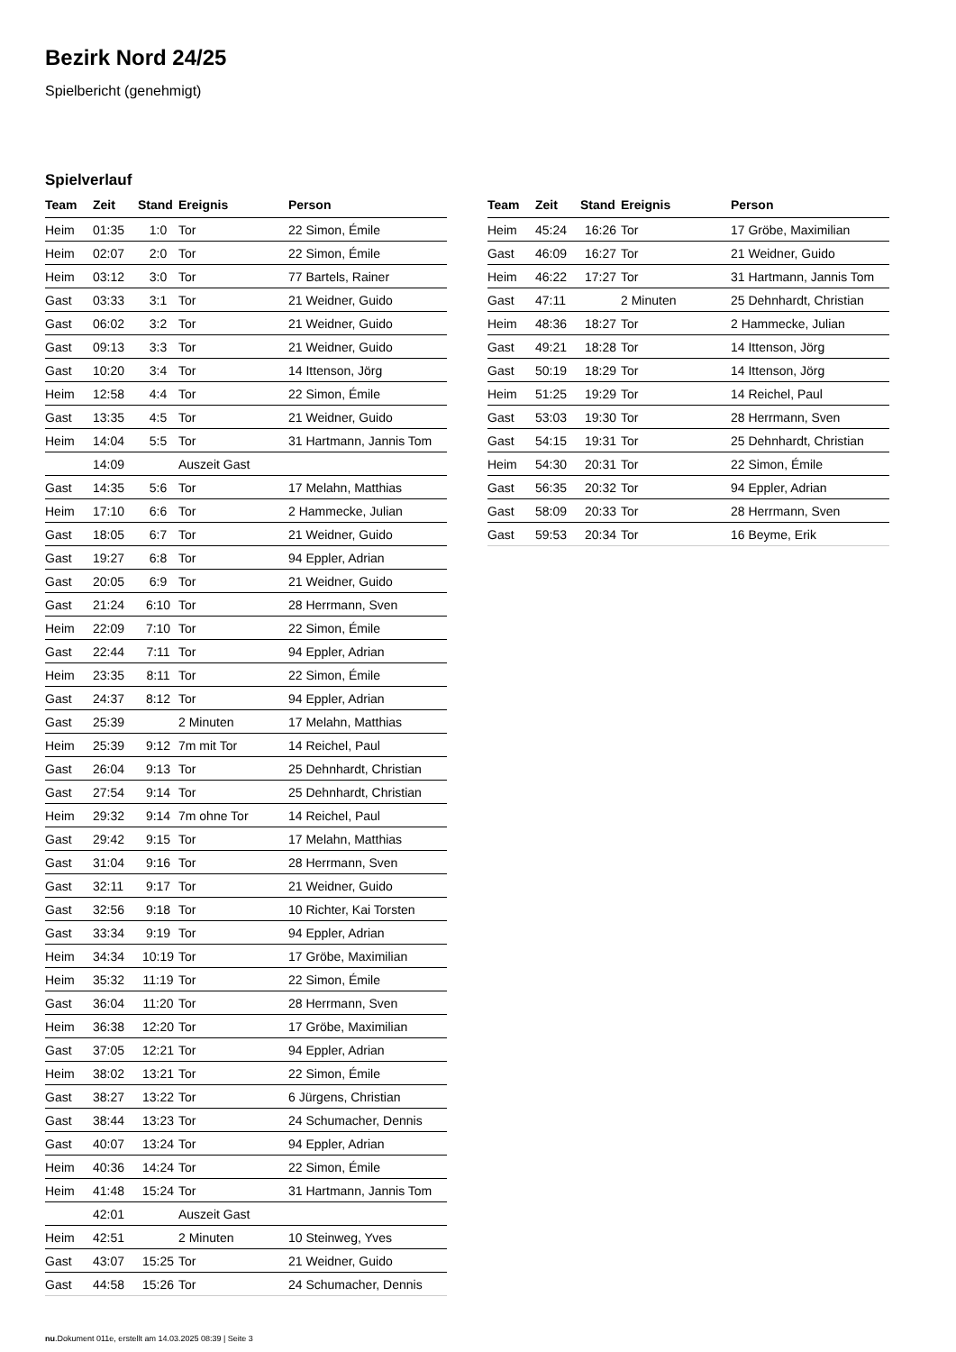Bezirk Nord 24/25
Spielbericht (genehmigt)
Spielverlauf
| Team | Zeit | Stand | Ereignis | Person |
| --- | --- | --- | --- | --- |
| Heim | 01:35 | 1:0 | Tor | 22 Simon, Émile |
| Heim | 02:07 | 2:0 | Tor | 22 Simon, Émile |
| Heim | 03:12 | 3:0 | Tor | 77 Bartels, Rainer |
| Gast | 03:33 | 3:1 | Tor | 21 Weidner, Guido |
| Gast | 06:02 | 3:2 | Tor | 21 Weidner, Guido |
| Gast | 09:13 | 3:3 | Tor | 21 Weidner, Guido |
| Gast | 10:20 | 3:4 | Tor | 14 Ittenson, Jörg |
| Heim | 12:58 | 4:4 | Tor | 22 Simon, Émile |
| Gast | 13:35 | 4:5 | Tor | 21 Weidner, Guido |
| Heim | 14:04 | 5:5 | Tor | 31 Hartmann, Jannis Tom |
| | 14:09 | | Auszeit Gast | |
| Gast | 14:35 | 5:6 | Tor | 17 Melahn, Matthias |
| Heim | 17:10 | 6:6 | Tor | 2 Hammecke, Julian |
| Gast | 18:05 | 6:7 | Tor | 21 Weidner, Guido |
| Gast | 19:27 | 6:8 | Tor | 94 Eppler, Adrian |
| Gast | 20:05 | 6:9 | Tor | 21 Weidner, Guido |
| Gast | 21:24 | 6:10 | Tor | 28 Herrmann, Sven |
| Heim | 22:09 | 7:10 | Tor | 22 Simon, Émile |
| Gast | 22:44 | 7:11 | Tor | 94 Eppler, Adrian |
| Heim | 23:35 | 8:11 | Tor | 22 Simon, Émile |
| Gast | 24:37 | 8:12 | Tor | 94 Eppler, Adrian |
| Gast | 25:39 | | 2 Minuten | 17 Melahn, Matthias |
| Heim | 25:39 | 9:12 | 7m mit Tor | 14 Reichel, Paul |
| Gast | 26:04 | 9:13 | Tor | 25 Dehnhardt, Christian |
| Gast | 27:54 | 9:14 | Tor | 25 Dehnhardt, Christian |
| Heim | 29:32 | 9:14 | 7m ohne Tor | 14 Reichel, Paul |
| Gast | 29:42 | 9:15 | Tor | 17 Melahn, Matthias |
| Gast | 31:04 | 9:16 | Tor | 28 Herrmann, Sven |
| Gast | 32:11 | 9:17 | Tor | 21 Weidner, Guido |
| Gast | 32:56 | 9:18 | Tor | 10 Richter, Kai Torsten |
| Gast | 33:34 | 9:19 | Tor | 94 Eppler, Adrian |
| Heim | 34:34 | 10:19 | Tor | 17 Gröbe, Maximilian |
| Heim | 35:32 | 11:19 | Tor | 22 Simon, Émile |
| Gast | 36:04 | 11:20 | Tor | 28 Herrmann, Sven |
| Heim | 36:38 | 12:20 | Tor | 17 Gröbe, Maximilian |
| Gast | 37:05 | 12:21 | Tor | 94 Eppler, Adrian |
| Heim | 38:02 | 13:21 | Tor | 22 Simon, Émile |
| Gast | 38:27 | 13:22 | Tor | 6 Jürgens, Christian |
| Gast | 38:44 | 13:23 | Tor | 24 Schumacher, Dennis |
| Gast | 40:07 | 13:24 | Tor | 94 Eppler, Adrian |
| Heim | 40:36 | 14:24 | Tor | 22 Simon, Émile |
| Heim | 41:48 | 15:24 | Tor | 31 Hartmann, Jannis Tom |
| | 42:01 | | Auszeit Gast | |
| Heim | 42:51 | | 2 Minuten | 10 Steinweg, Yves |
| Gast | 43:07 | 15:25 | Tor | 21 Weidner, Guido |
| Gast | 44:58 | 15:26 | Tor | 24 Schumacher, Dennis |
| Team | Zeit | Stand | Ereignis | Person |
| --- | --- | --- | --- | --- |
| Heim | 45:24 | 16:26 | Tor | 17 Gröbe, Maximilian |
| Gast | 46:09 | 16:27 | Tor | 21 Weidner, Guido |
| Heim | 46:22 | 17:27 | Tor | 31 Hartmann, Jannis Tom |
| Gast | 47:11 | | 2 Minuten | 25 Dehnhardt, Christian |
| Heim | 48:36 | 18:27 | Tor | 2 Hammecke, Julian |
| Gast | 49:21 | 18:28 | Tor | 14 Ittenson, Jörg |
| Gast | 50:19 | 18:29 | Tor | 14 Ittenson, Jörg |
| Heim | 51:25 | 19:29 | Tor | 14 Reichel, Paul |
| Gast | 53:03 | 19:30 | Tor | 28 Herrmann, Sven |
| Gast | 54:15 | 19:31 | Tor | 25 Dehnhardt, Christian |
| Heim | 54:30 | 20:31 | Tor | 22 Simon, Émile |
| Gast | 56:35 | 20:32 | Tor | 94 Eppler, Adrian |
| Gast | 58:09 | 20:33 | Tor | 28 Herrmann, Sven |
| Gast | 59:53 | 20:34 | Tor | 16 Beyme, Erik |
nu.Dokument 011e, erstellt am 14.03.2025 08:39 | Seite 3